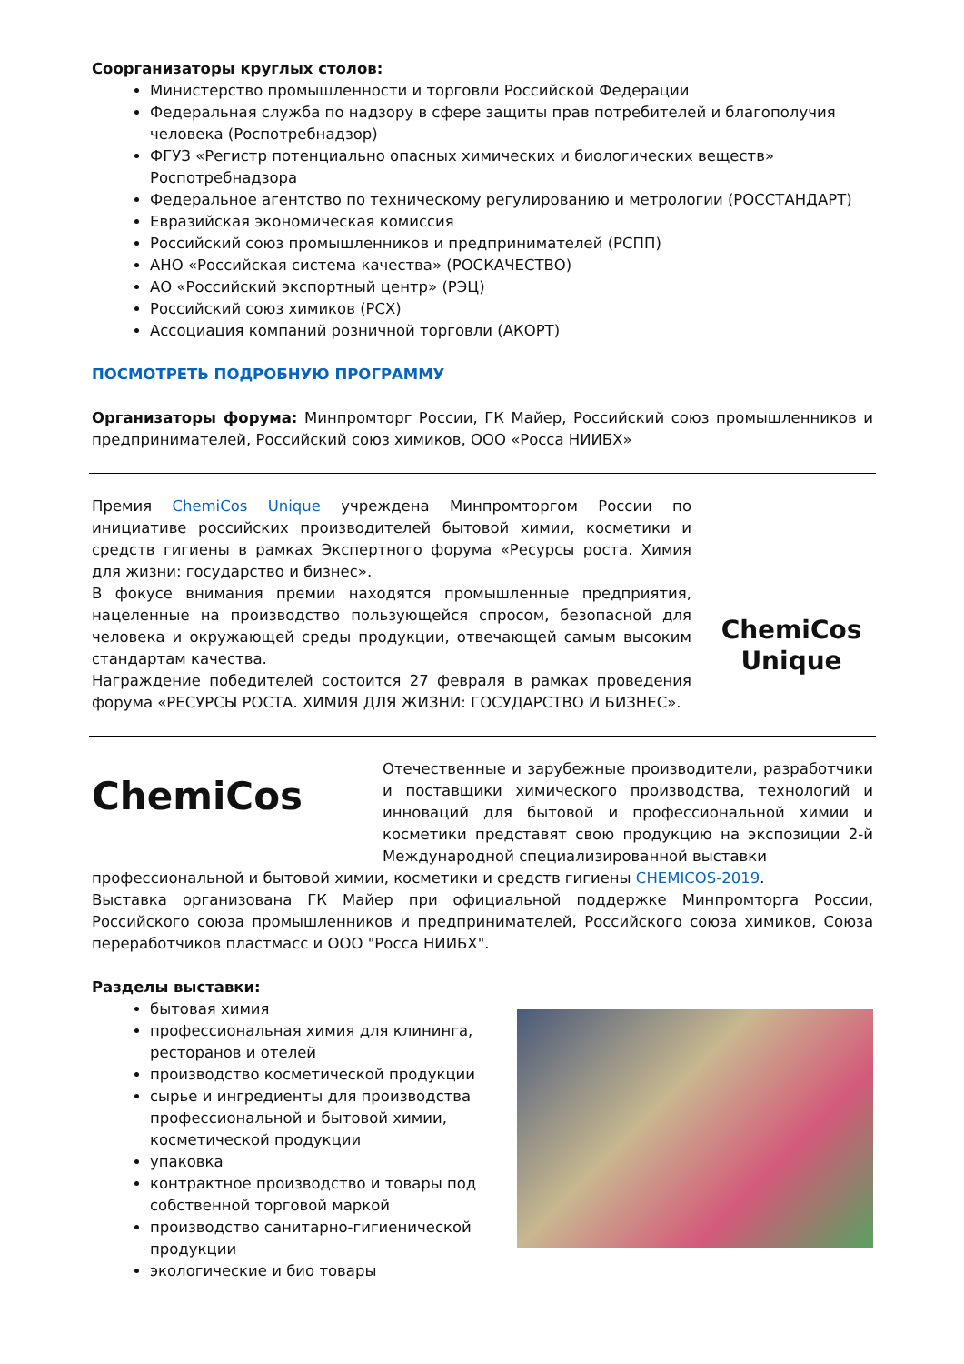Соорганизаторы круглых столов:
Министерство промышленности и торговли Российской Федерации
Федеральная служба по надзору в сфере защиты прав потребителей и благополучия человека (Роспотребнадзор)
ФГУЗ «Регистр потенциально опасных химических и биологических веществ» Роспотребнадзора
Федеральное агентство по техническому регулированию и метрологии (РОССТАНДАРТ)
Евразийская экономическая комиссия
Российский союз промышленников и предпринимателей (РСПП)
АНО «Российская система качества» (РОСКАЧЕСТВО)
АО «Российский экспортный центр» (РЭЦ)
Российский союз химиков (РСХ)
Ассоциация компаний розничной торговли (АКОРТ)
ПОСМОТРЕТЬ ПОДРОБНУЮ ПРОГРАММУ
Организаторы форума: Минпромторг России, ГК Майер, Российский союз промышленников и предпринимателей, Российский союз химиков, ООО «Росса НИИБХ»
Премия ChemiCos Unique учреждена Минпромторгом России по инициативе российских производителей бытовой химии, косметики и средств гигиены в рамках Экспертного форума «Ресурсы роста. Химия для жизни: государство и бизнес».
В фокусе внимания премии находятся промышленные предприятия, нацеленные на производство пользующейся спросом, безопасной для человека и окружающей среды продукции, отвечающей самым высоким стандартам качества.
Награждение победителей состоится 27 февраля в рамках проведения форума «РЕСУРСЫ РОСТА. ХИМИЯ ДЛЯ ЖИЗНИ: ГОСУДАРСТВО И БИЗНЕС».
ChemiCos
Unique
ChemiCos
Отечественные и зарубежные производители, разработчики и поставщики химического производства, технологий и инноваций для бытовой и профессиональной химии и косметики представят свою продукцию на экспозиции 2-й Международной специализированной выставки
профессиональной и бытовой химии, косметики и средств гигиены CHEMICOS-2019.
Выставка организована ГК Майер при официальной поддержке Минпромторга России, Российского союза промышленников и предпринимателей, Российского союза химиков, Союза переработчиков пластмасс и ООО "Росса НИИБХ".
Разделы выставки:
бытовая химия
профессиональная химия для клининга, ресторанов и отелей
производство косметической продукции
сырье и ингредиенты для производства профессиональной и бытовой химии, косметической продукции
упаковка
контрактное производство и товары под собственной торговой маркой
производство санитарно-гигиенической продукции
экологические и био товары